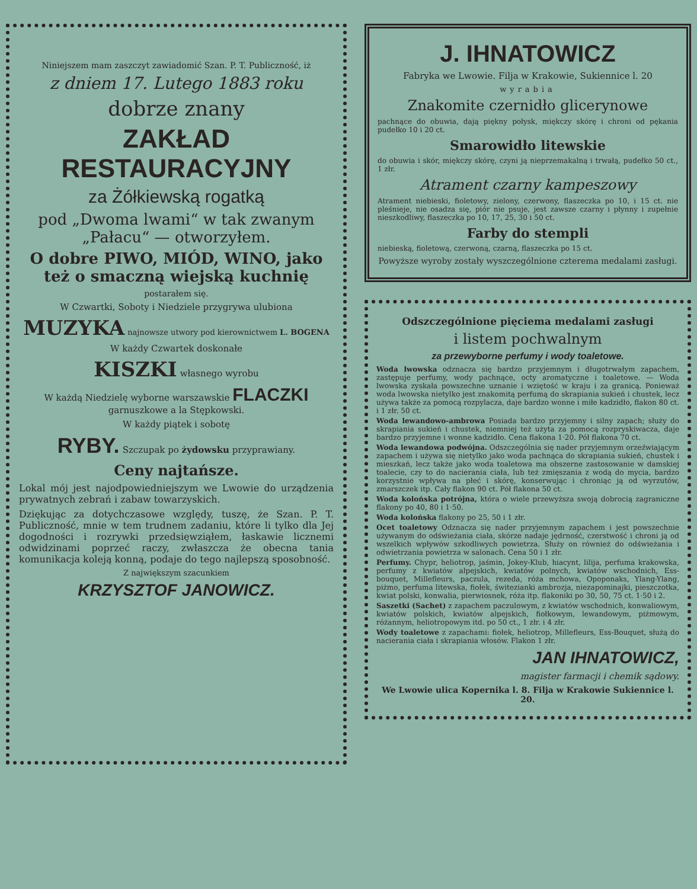Niniejszem mam zaszczyt zawiadomić Szan. P. T. Publiczność, iż
z dniem 17. Lutego 1883 roku
dobrze znany
ZAKŁAD RESTAURACYJNY
za Żółkiewską rogatką
pod „Dwoma lwami“ w tak zwanym „Pałacu“ — otworzyłem.
O dobre PIWO, MIÓD, WINO, jako też o smaczną wiejską kuchnię
postarałem się.
W Czwartki, Soboty i Niedziele przygrywa ulubiona
MUZYKA najnowsze utwory pod kierownictwem L. BOGENA
W każdy Czwartek doskonałe
KISZKI własnego wyrobu
W każdą Niedzielę wyborne warszawskie FLACZKI garnuszkowe a la Stępkowski.
W każdy piątek i sobotę
RYBY. Szczupak po żydowsku przyprawiany.
Ceny najtańsze.
Lokal mój jest najodpowiedniejszym we Lwowie do urządzenia prywatnych zebrań i zabaw towarzyskich.
Dziękując za dotychczasowe względy, tuszę, że Szan. P. T. Publiczność, mnie w tem trudnem zadaniu, które li tylko dla Jej dogodności i rozrywki przedsięwziąłem, łaskawie licznemi odwidzinami poprzeć raczy, zwłaszcza że obecna tania komunikacja koleją konną, podaje do tego najlepszą sposobność.
Z największym szacunkiem
KRZYSZTOF JANOWICZ.
J. IHNATOWICZ
Fabryka we Lwowie. Filja w Krakowie, Sukiennice l. 20
wyrabia
Znakomite czernidło glicerynowe
pachnące do obuwia, dają piękny połysk, miękczy skórę i chroni od pękania pudełko 10 i 20 ct.
Smarowidło litewskie
do obuwia i skór, miękczy skórę, czyni ją nieprzemakalną i trwałą, pudełko 50 ct., 1 złr.
Atrament czarny kampeszowy
Atrament niebieski, fioletowy, zielony, czerwony, flaszeczka po 10, i 15 ct. nie pleśnieje, nie osadza się, piór nie psuje, jest zawsze czarny i płynny i zupełnie nieszkodliwy, flaszeczka po 10, 17, 25, 30 i 50 ct.
Farby do stempli
niebieską, fioletową, czerwoną, czarną, flaszeczka po 15 ct.
Powyższe wyroby zostały wyszczególnione czterema medalami zasługi.
Odszczególnione pięciema medalami zasługi
i listem pochwalnym
za przewyborne perfumy i wody toaletowe.
Woda lwowska odznacza się bardzo przyjemnym i długotrwałym zapachem, zastępuje perfumy, wody pachnące, octy aromatyczne i toaletowe. — Woda lwowska zyskała powszechne uznanie i wziętość w kraju i za granicą. Ponieważ woda lwowska nietylko jest znakomitą perfumą do skrapiania sukień i chustek, lecz używa także za pomocą rozpylacza, daje bardzo wonne i miłe kadzidło, flakon 80 ct. i 1 złr. 50 ct.
Woda lewandowo-ambrowa Posiada bardzo przyjemny i silny zapach; służy do skrapiania sukień i chustek, niemniej też użyta za pomocą rozpryskiwacza, daje bardzo przyjemne i wonne kadzidło. Cena flakona 1·20. Pół flakona 70 ct.
Woda lewandowa podwójna. Odszczególnia się nader przyjemnym orzeźwiającym zapachem i używa się nietylko jako woda pachnąca do skrapiania sukień, chustek i mieszkań, lecz także jako woda toaletowa ma obszerne zastosowanie w damskiej toalecie, czy to do nacierania ciała, lub też zmięszania z wodą do mycia, bardzo korzystnie wpływa na płeć i skórę, konserwując i chroniąc ją od wyrzutów, zmarszczek itp. Cały flakon 90 ct. Pół flakona 50 ct.
Woda kolońska potrójna, która o wiele przewyższa swoją dobrocią zagraniczne flakony po 40, 80 i 1·50.
Woda kolońska flakony po 25, 50 i 1 złr.
Ocet toaletowy Odznacza się nader przyjemnym zapachem i jest powszechnie używanym do odświeżania ciała, skórze nadaje jędrność, czerstwość i chroni ją od wszelkich wpływów szkodliwych powietrza. Służy on również do odświeżania i odwietrzania powietrza w salonach. Cena 50 i 1 złr.
Perfumy. Chypr, heliotrop, jaśmin, Jokey-Klub, hiacynt, lilija, perfuma krakowska, perfumy z kwiatów alpejskich, kwiatów polnych, kwiatów wschodnich, Ess-bouquet, Millefleurs, paczula, rezeda, róża mchowa, Opoponaks, Ylang-Ylang, piżmo, perfuma litewska, fiołek, świtezianki ambrozja, niezapominajki, pieszczotka, kwiat polski, konwalia, pierwiosnek, róża itp. flakoniki po 30, 50, 75 ct. 1·50 i 2.
Saszetki (Sachet) z zapachem paczulowym, z kwiatów wschodnich, konwaliowym, kwiatów polskich, kwiatów alpejskich, fiołkowym, lewandowym, piżmowym, różannym, heliotropowym itd. po 50 ct., 1 złr. i 4 złr.
Wody toaletowe z zapachami: fiołek, heliotrop, Millefleurs, Ess-Bouquet, służą do nacierania ciała i skrapiania włosów. Flakon 1 złr.
JAN IHNATOWICZ,
magister farmacji i chemik sądowy.
We Lwowie ulica Kopernika l. 8. Filja w Krakowie Sukiennice l. 20.